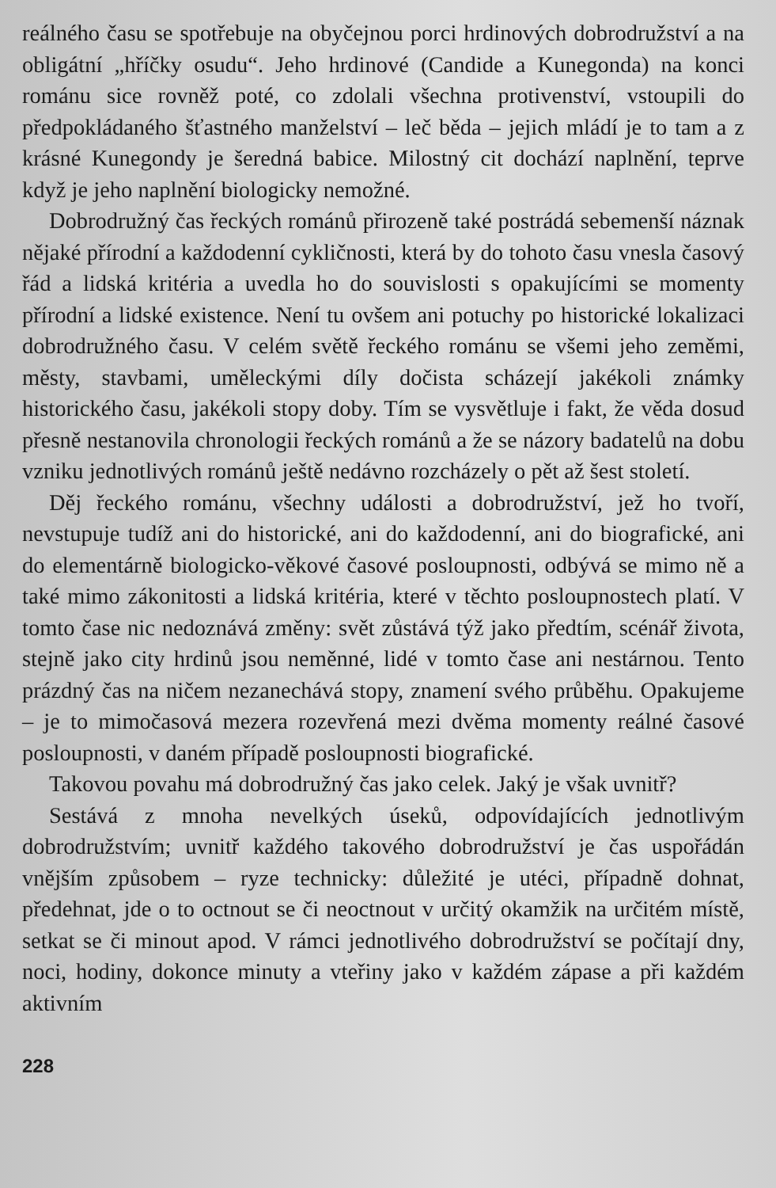reálného času se spotřebuje na obyčejnou porci hrdinových dobrodružství a na obligátní „hříčky osudu“. Jeho hrdinové (Candide a Kunegonda) na konci románu sice rovněž poté, co zdolali všechna protivenství, vstoupili do předpokládaného šťastného manželství – leč běda – jejich mládí je to tam a z krásné Kunegondy je šeredná babice. Milostný cit dochází naplnění, teprve když je jeho naplnění biologicky nemožné.
Dobrodružný čas řeckých románů přirozeně také postrádá sebemenší náznak nějaké přírodní a každodenní cykličnosti, která by do tohoto času vnesla časový řád a lidská kritéria a uvedla ho do souvislosti s opakujícími se momenty přírodní a lidské existence. Není tu ovšem ani potuchy po historické lokalizaci dobrodružného času. V celém světě řeckého románu se všemi jeho zeměmi, městy, stavbami, uměleckými díly dočista scházejí jakékoli známky historického času, jakékoli stopy doby. Tím se vysvětluje i fakt, že věda dosud přesně nestanovila chronologii řeckých románů a že se názory badatelů na dobu vzniku jednotlivých románů ještě nedávno rozcházely o pět až šest století.
Děj řeckého románu, všechny události a dobrodružství, jež ho tvoří, nevstupuje tudíž ani do historické, ani do každodenní, ani do biografické, ani do elementárně biologicko-věkové časové posloupnosti, odbývá se mimo ně a také mimo zákonitosti a lidská kritéria, které v těchto posloupnostech platí. V tomto čase nic nedoznává změny: svět zůstává týž jako předtím, scénář života, stejně jako city hrdinů jsou neměnné, lidé v tomto čase ani nestárnou. Tento prázdný čas na ničem nezanechává stopy, znamení svého průběhu. Opakujeme – je to mimočasová mezera rozevřená mezi dvěma momenty reálné časové posloupnosti, v daném případě posloupnosti biografické.
Takovou povahu má dobrodružný čas jako celek. Jaký je však uvnitř?
Sestává z mnoha nevelkých úseků, odpovídajících jednotlivým dobrodružstvím; uvnitř každého takového dobrodružství je čas uspořádán vnějším způsobem – ryze technicky: důležité je utéci, případně dohnat, předehnat, jde o to octnout se či neoctnout v určitý okamžik na určitém místě, setkat se či minout apod. V rámci jednotlivého dobrodružství se počítají dny, noci, hodiny, dokonce minuty a vteřiny jako v každém zápase a při každém aktivním
228